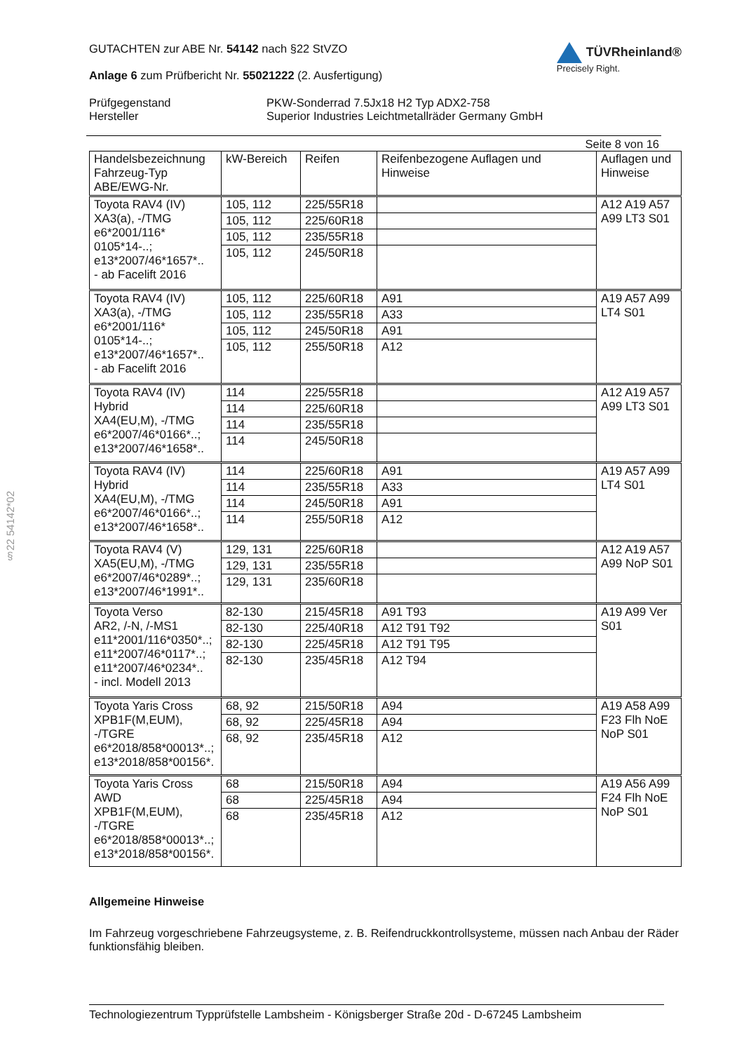GUTACHTEN zur ABE Nr. 54142 nach §22 StVZO
Anlage 6 zum Prüfbericht Nr. 55021222 (2. Ausfertigung)
TÜVRheinland®
Precisely Right.
Prüfgegenstand
Hersteller
PKW-Sonderrad 7.5Jx18 H2 Typ ADX2-758
Superior Industries Leichtmetallräder Germany GmbH
Seite 8 von 16
| Handelsbezeichnung Fahrzeug-Typ ABE/EWG-Nr. | kW-Bereich | Reifen | Reifenbezogene Auflagen und Hinweise | Auflagen und Hinweise |
| --- | --- | --- | --- | --- |
| Toyota RAV4 (IV) XA3(a), -/TMG e6*2001/116* 0105*14-..; e13*2007/46*1657*.. - ab Facelift 2016 | 105, 112 | 225/55R18 | | A12 A19 A57 A99 LT3 S01 |
| | 105, 112 | 225/60R18 | | |
| | 105, 112 | 235/55R18 | | |
| | 105, 112 | 245/50R18 | | |
| Toyota RAV4 (IV) XA3(a), -/TMG e6*2001/116* 0105*14-..; e13*2007/46*1657*.. - ab Facelift 2016 | 105, 112 | 225/60R18 | A91 | A19 A57 A99 LT4 S01 |
| | 105, 112 | 235/55R18 | A33 | |
| | 105, 112 | 245/50R18 | A91 | |
| | 105, 112 | 255/50R18 | A12 | |
| Toyota RAV4 (IV) Hybrid XA4(EU,M), -/TMG e6*2007/46*0166*..; e13*2007/46*1658*.. | 114 | 225/55R18 | | A12 A19 A57 A99 LT3 S01 |
| | 114 | 225/60R18 | | |
| | 114 | 235/55R18 | | |
| | 114 | 245/50R18 | | |
| Toyota RAV4 (IV) Hybrid XA4(EU,M), -/TMG e6*2007/46*0166*..; e13*2007/46*1658*.. | 114 | 225/60R18 | A91 | A19 A57 A99 LT4 S01 |
| | 114 | 235/55R18 | A33 | |
| | 114 | 245/50R18 | A91 | |
| | 114 | 255/50R18 | A12 | |
| Toyota RAV4 (V) XA5(EU,M), -/TMG e6*2007/46*0289*..; e13*2007/46*1991*.. | 129, 131 | 225/60R18 | | A12 A19 A57 A99 NoP S01 |
| | 129, 131 | 235/55R18 | | |
| | 129, 131 | 235/60R18 | | |
| Toyota Verso AR2, /-N, /-MS1 e11*2001/116*0350*..; e11*2007/46*0117*..; e11*2007/46*0234*.. - incl. Modell 2013 | 82-130 | 215/45R18 | A91 T93 | A19 A99 Ver S01 |
| | 82-130 | 225/40R18 | A12 T91 T92 | |
| | 82-130 | 225/45R18 | A12 T91 T95 | |
| | 82-130 | 235/45R18 | A12 T94 | |
| Toyota Yaris Cross XPB1F(M,EUM), -/TGRE e6*2018/858*00013*..; e13*2018/858*00156*. | 68, 92 | 215/50R18 | A94 | A19 A58 A99 F23 Flh NoE NoP S01 |
| | 68, 92 | 225/45R18 | A94 | |
| | 68, 92 | 235/45R18 | A12 | |
| Toyota Yaris Cross AWD XPB1F(M,EUM), -/TGRE e6*2018/858*00013*..; e13*2018/858*00156*. | 68 | 215/50R18 | A94 | A19 A56 A99 F24 Flh NoE NoP S01 |
| | 68 | 225/45R18 | A94 | |
| | 68 | 235/45R18 | A12 | |
Allgemeine Hinweise
Im Fahrzeug vorgeschriebene Fahrzeugsysteme, z. B. Reifendruckkontrollsysteme, müssen nach Anbau der Räder funktionsfähig bleiben.
§22 54142*02
Technologiezentrum Typprüfstelle Lambsheim - Königsberger Straße 20d - D-67245 Lambsheim